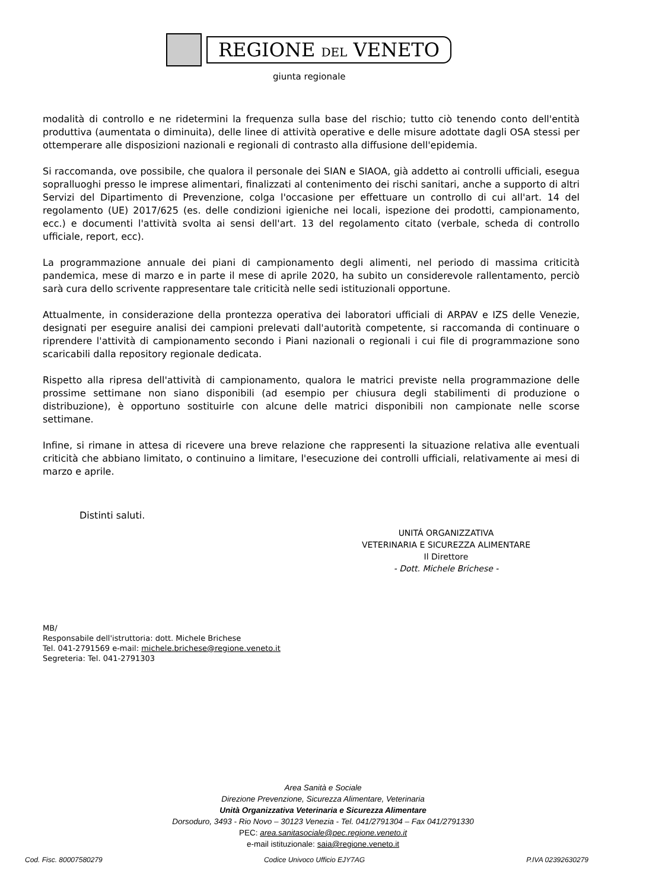REGIONE DEL VENETO
giunta regionale
modalità di controllo e ne ridetermini la frequenza sulla base del rischio; tutto ciò tenendo conto dell'entità produttiva (aumentata o diminuita), delle linee di attività operative e delle misure adottate dagli OSA stessi per ottemperare alle disposizioni nazionali e regionali di contrasto alla diffusione dell'epidemia.
Si raccomanda, ove possibile, che qualora il personale dei SIAN e SIAOA, già addetto ai controlli ufficiali, esegua sopralluoghi presso le imprese alimentari, finalizzati al contenimento dei rischi sanitari, anche a supporto di altri Servizi del Dipartimento di Prevenzione, colga l'occasione per effettuare un controllo di cui all'art. 14 del regolamento (UE) 2017/625 (es. delle condizioni igieniche nei locali, ispezione dei prodotti, campionamento, ecc.) e documenti l'attività svolta ai sensi dell'art. 13 del regolamento citato (verbale, scheda di controllo ufficiale, report, ecc).
La programmazione annuale dei piani di campionamento degli alimenti, nel periodo di massima criticità pandemica, mese di marzo e in parte il mese di aprile 2020, ha subito un considerevole rallentamento, perciò sarà cura dello scrivente rappresentare tale criticità nelle sedi istituzionali opportune.
Attualmente, in considerazione della prontezza operativa dei laboratori ufficiali di ARPAV e IZS delle Venezie, designati per eseguire analisi dei campioni prelevati dall'autorità competente, si raccomanda di continuare o riprendere l'attività di campionamento secondo i Piani nazionali o regionali i cui file di programmazione sono scaricabili dalla repository regionale dedicata.
Rispetto alla ripresa dell'attività di campionamento, qualora le matrici previste nella programmazione delle prossime settimane non siano disponibili (ad esempio per chiusura degli stabilimenti di produzione o distribuzione), è opportuno sostituirle con alcune delle matrici disponibili non campionate nelle scorse settimane.
Infine, si rimane in attesa di ricevere una breve relazione che rappresenti la situazione relativa alle eventuali criticità che abbiano limitato, o continuino a limitare, l'esecuzione dei controlli ufficiali, relativamente ai mesi di marzo e aprile.
Distinti saluti.
UNITÁ ORGANIZZATIVA
VETERINARIA E SICUREZZA ALIMENTARE
Il Direttore
- Dott. Michele Brichese -
MB/
Responsabile dell'istruttoria: dott. Michele Brichese
Tel. 041-2791569 e-mail: michele.brichese@regione.veneto.it
Segreteria: Tel. 041-2791303
Area Sanità e Sociale
Direzione Prevenzione, Sicurezza Alimentare, Veterinaria
Unità Organizzativa Veterinaria e Sicurezza Alimentare
Dorsoduro, 3493 - Rio Novo – 30123 Venezia - Tel. 041/2791304 – Fax 041/2791330
PEC: area.sanitasociale@pec.regione.veneto.it
e-mail istituzionale: saia@regione.veneto.it
Cod. Fisc. 80007580279 Codice Univoco Ufficio EJY7AG P.IVA 02392630279